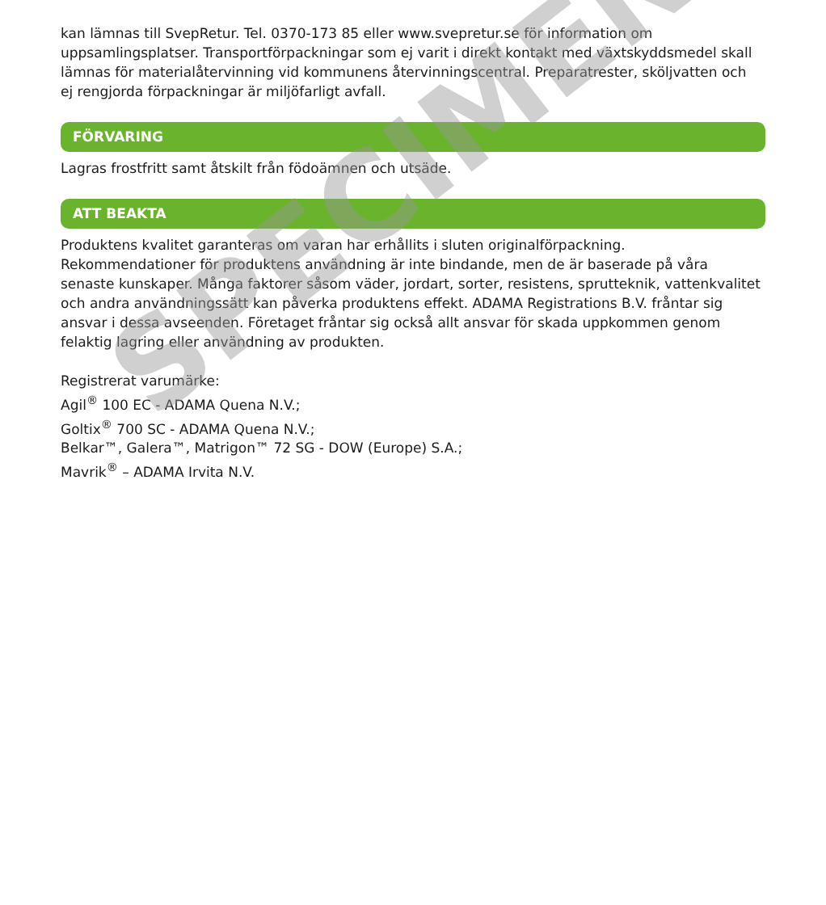kan lämnas till SvepRetur. Tel. 0370-173 85 eller www.svepretur.se för information om uppsamlingsplatser. Transportförpackningar som ej varit i direkt kontakt med växtskyddsmedel skall lämnas för materialåtervinning vid kommunens återvinningscentral. Preparatrester, sköljvatten och ej rengjorda förpackningar är miljöfarligt avfall.
FÖRVARING
Lagras frostfritt samt åtskilt från födoämnen och utsäde.
ATT BEAKTA
Produktens kvalitet garanteras om varan har erhållits i sluten originalförpackning. Rekommendationer för produktens användning är inte bindande, men de är baserade på våra senaste kunskaper. Många faktorer såsom väder, jordart, sorter, resistens, sprutteknik, vattenkvalitet och andra användningssätt kan påverka produktens effekt. ADAMA Registrations B.V. fråntar sig ansvar i dessa avseenden. Företaget fråntar sig också allt ansvar för skada uppkommen genom felaktig lagring eller användning av produkten.
Registrerat varumärke:
Agil<sup>®</sup> 100 EC - ADAMA Quena N.V.;
Goltix<sup>®</sup> 700 SC - ADAMA Quena N.V.;
Belkar™, Galera™, Matrigon™ 72 SG - DOW (Europe) S.A.;
Mavrik<sup>®</sup> – ADAMA Irvita N.V.
SPECIMEN